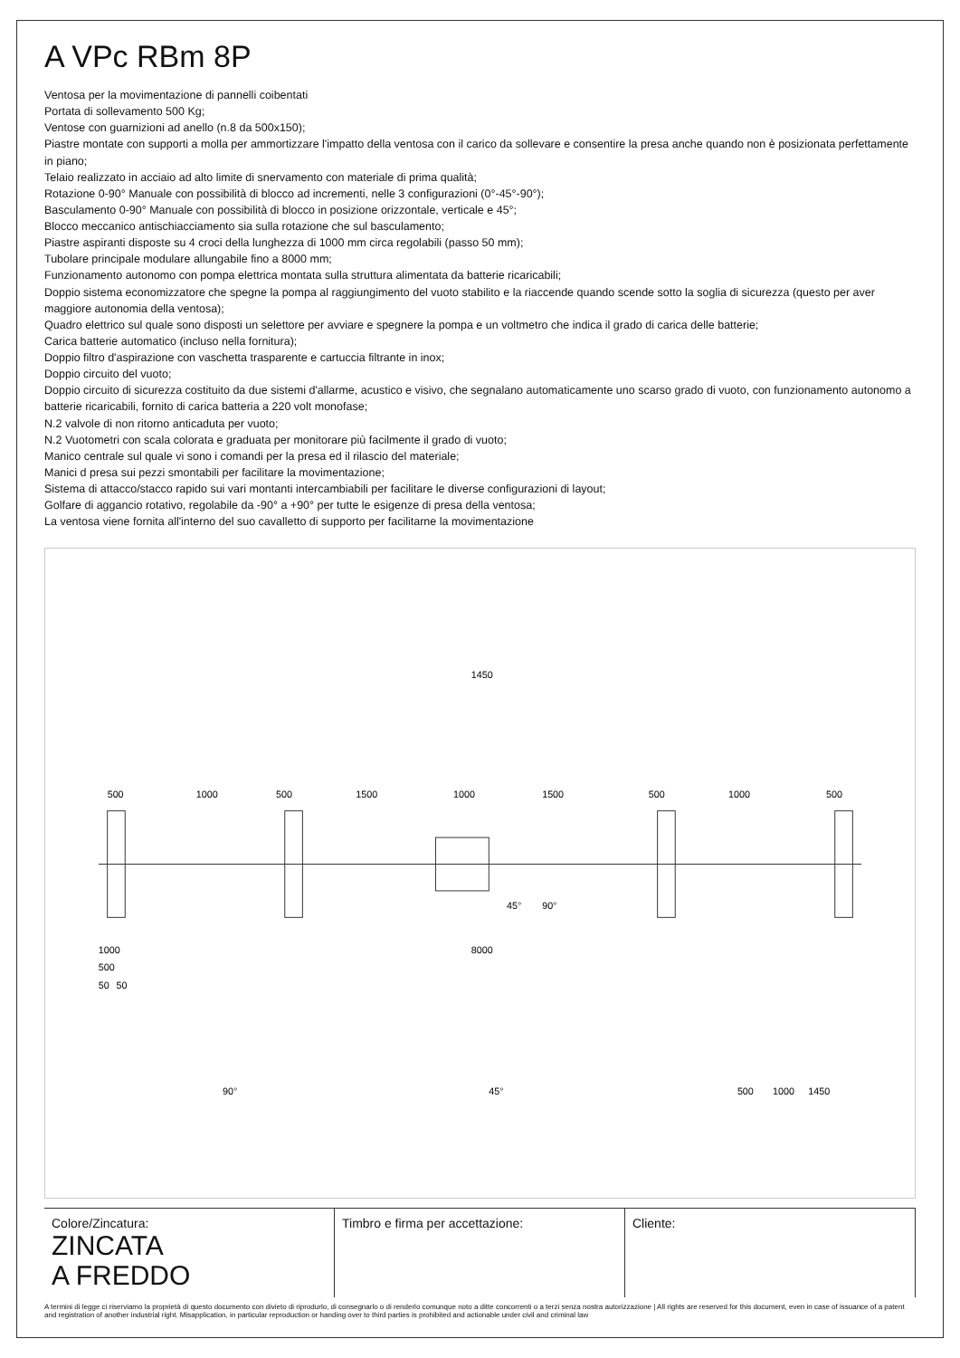A VPc RBm 8P
Ventosa per la movimentazione di pannelli coibentati
Portata di sollevamento 500 Kg;
Ventose con guarnizioni ad anello (n.8 da 500x150);
Piastre montate con supporti a molla per ammortizzare l'impatto della ventosa con il carico da sollevare e consentire la presa anche quando non è posizionata perfettamente in piano;
Telaio realizzato in acciaio ad alto limite di snervamento con materiale di prima qualità;
Rotazione 0-90° Manuale con possibilità di blocco ad incrementi, nelle 3 configurazioni (0°-45°-90°);
Basculamento 0-90° Manuale con possibilità di blocco in posizione orizzontale, verticale e 45°;
Blocco meccanico antischiacciamento sia sulla rotazione che sul basculamento;
Piastre aspiranti disposte su 4 croci della lunghezza di 1000 mm circa regolabili (passo 50 mm);
Tubolare principale modulare allungabile fino a 8000 mm;
Funzionamento autonomo con pompa elettrica montata sulla struttura alimentata da batterie ricaricabili;
Doppio sistema economizzatore che spegne la pompa al raggiungimento del vuoto stabilito e la riaccende quando scende sotto la soglia di sicurezza (questo per aver maggiore autonomia della ventosa);
Quadro elettrico sul quale sono disposti un selettore per avviare e spegnere la pompa e un voltmetro che indica il grado di carica delle batterie;
Carica batterie automatico (incluso nella fornitura);
Doppio filtro d'aspirazione con vaschetta trasparente e cartuccia filtrante in inox;
Doppio circuito del vuoto;
Doppio circuito di sicurezza costituito da due sistemi d'allarme, acustico e visivo, che segnalano automaticamente uno scarso grado di vuoto, con funzionamento autonomo a batterie ricaricabili, fornito di carica batteria a 220 volt monofase;
N.2 valvole di non ritorno anticaduta per vuoto;
N.2 Vuotometri con scala colorata e graduata per monitorare più facilmente il grado di vuoto;
Manico centrale sul quale vi sono i comandi per la presa ed il rilascio del materiale;
Manici d presa sui pezzi smontabili per facilitare la movimentazione;
Sistema di attacco/stacco rapido sui vari montanti intercambiabili per facilitare le diverse configurazioni di layout;
Golfare di aggancio rotativo, regolabile da -90° a +90° per tutte le esigenze di presa della ventosa;
La ventosa viene fornita all'interno del suo cavalletto di supporto per facilitarne la movimentazione
500
1000
500
1500
1000
1500
500
1000
500
8000
1450
1000
500
50
50
45°
90°
90°
45°
500
1000
1450
Colore/Zincatura:
ZINCATA
A FREDDO
Timbro e firma per accettazione:
Cliente:
A termini di legge ci riserviamo la proprietà di questo documento con divieto di riprodurlo, di consegnarlo o di renderlo comunque noto a ditte concorrenti o a terzi senza nostra autorizzazione | All rights are reserved for this document, even in case of issuance of a patent and registration of another industrial right. Misapplication, in particular reproduction or handing over to third parties is prohibited and actionable under civil and criminal law